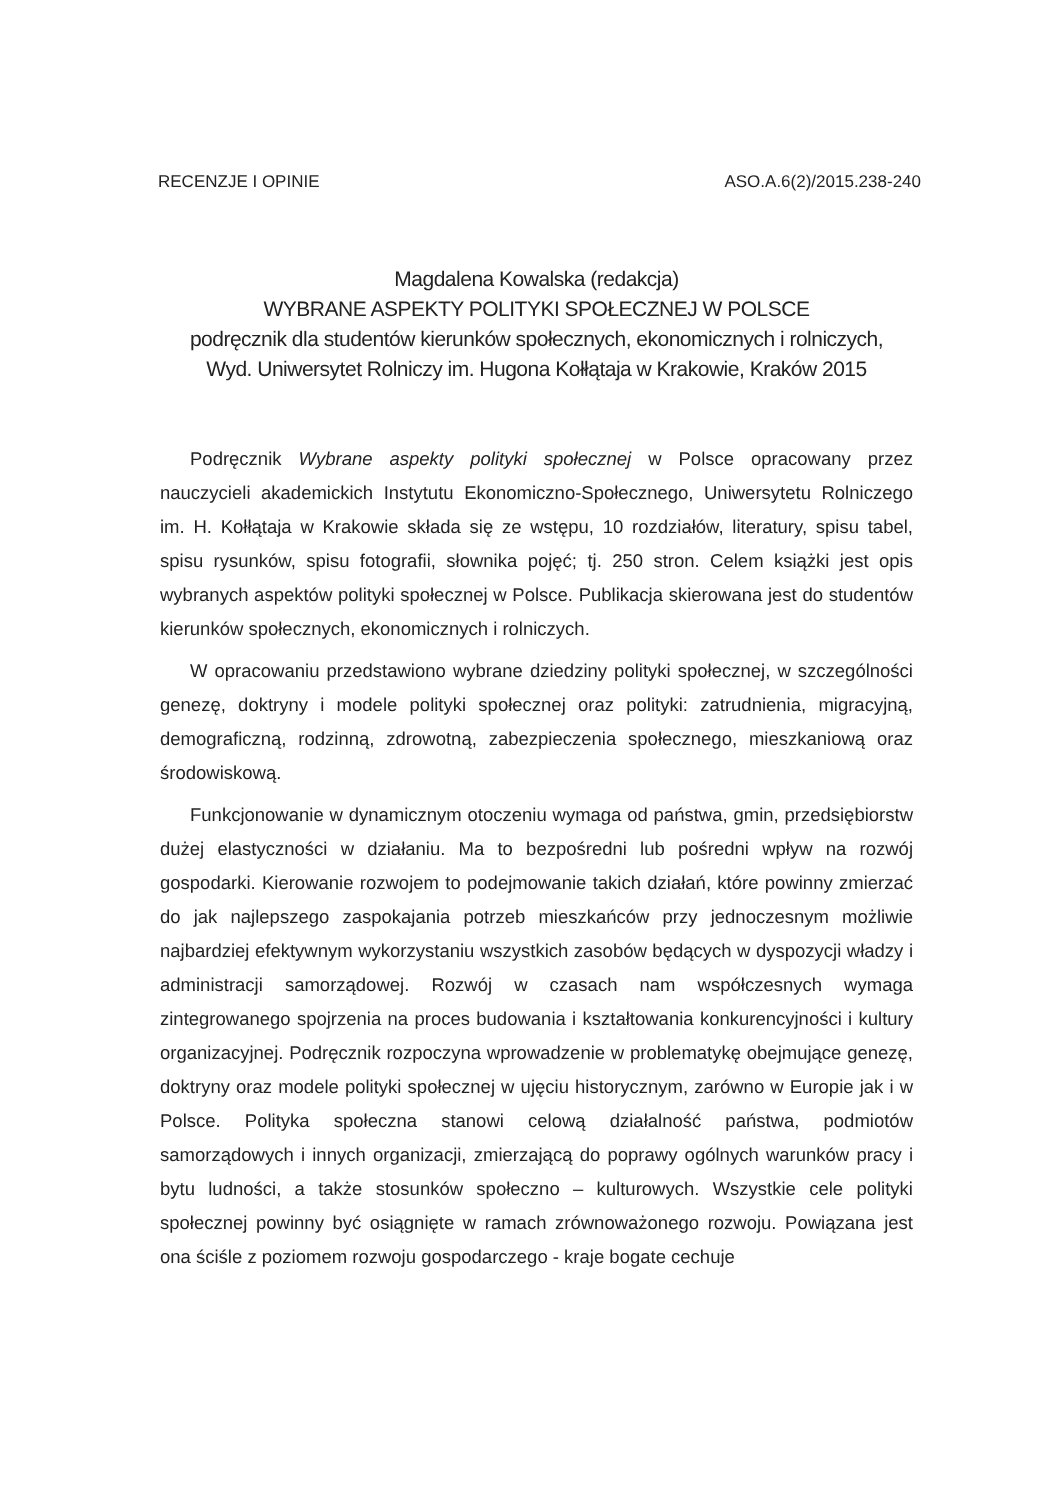RECENZJE I OPINIE ASO.A.6(2)/2015.238-240
Magdalena Kowalska (redakcja)
WYBRANE ASPEKTY POLITYKI SPOŁECZNEJ W POLSCE
podręcznik dla studentów kierunków społecznych, ekonomicznych i rolniczych,
Wyd. Uniwersytet Rolniczy im. Hugona Kołłątaja w Krakowie, Kraków 2015
Podręcznik Wybrane aspekty polityki społecznej w Polsce opracowany przez nauczycieli akademickich Instytutu Ekonomiczno-Społecznego, Uniwersytetu Rolniczego im. H. Kołłątaja w Krakowie składa się ze wstępu, 10 rozdziałów, literatury, spisu tabel, spisu rysunków, spisu fotografii, słownika pojęć; tj. 250 stron. Celem książki jest opis wybranych aspektów polityki społecznej w Polsce. Publikacja skierowana jest do studentów kierunków społecznych, ekonomicznych i rolniczych.
W opracowaniu przedstawiono wybrane dziedziny polityki społecznej, w szczególności genezę, doktryny i modele polityki społecznej oraz polityki: zatrudnienia, migracyjną, demograficzną, rodzinną, zdrowotną, zabezpieczenia społecznego, mieszkaniową oraz środowiskową.
Funkcjonowanie w dynamicznym otoczeniu wymaga od państwa, gmin, przedsiębiorstw dużej elastyczności w działaniu. Ma to bezpośredni lub pośredni wpływ na rozwój gospodarki. Kierowanie rozwojem to podejmowanie takich działań, które powinny zmierzać do jak najlepszego zaspokajania potrzeb mieszkańców przy jednoczesnym możliwie najbardziej efektywnym wykorzystaniu wszystkich zasobów będących w dyspozycji władzy i administracji samorządowej. Rozwój w czasach nam współczesnych wymaga zintegrowanego spojrzenia na proces budowania i kształtowania konkurencyjności i kultury organizacyjnej. Podręcznik rozpoczyna wprowadzenie w problematykę obejmujące genezę, doktryny oraz modele polityki społecznej w ujęciu historycznym, zarówno w Europie jak i w Polsce. Polityka społeczna stanowi celową działalność państwa, podmiotów samorządowych i innych organizacji, zmierzającą do poprawy ogólnych warunków pracy i bytu ludności, a także stosunków społeczno – kulturowych. Wszystkie cele polityki społecznej powinny być osiągnięte w ramach zrównoważonego rozwoju. Powiązana jest ona ściśle z poziomem rozwoju gospodarczego - kraje bogate cechuje